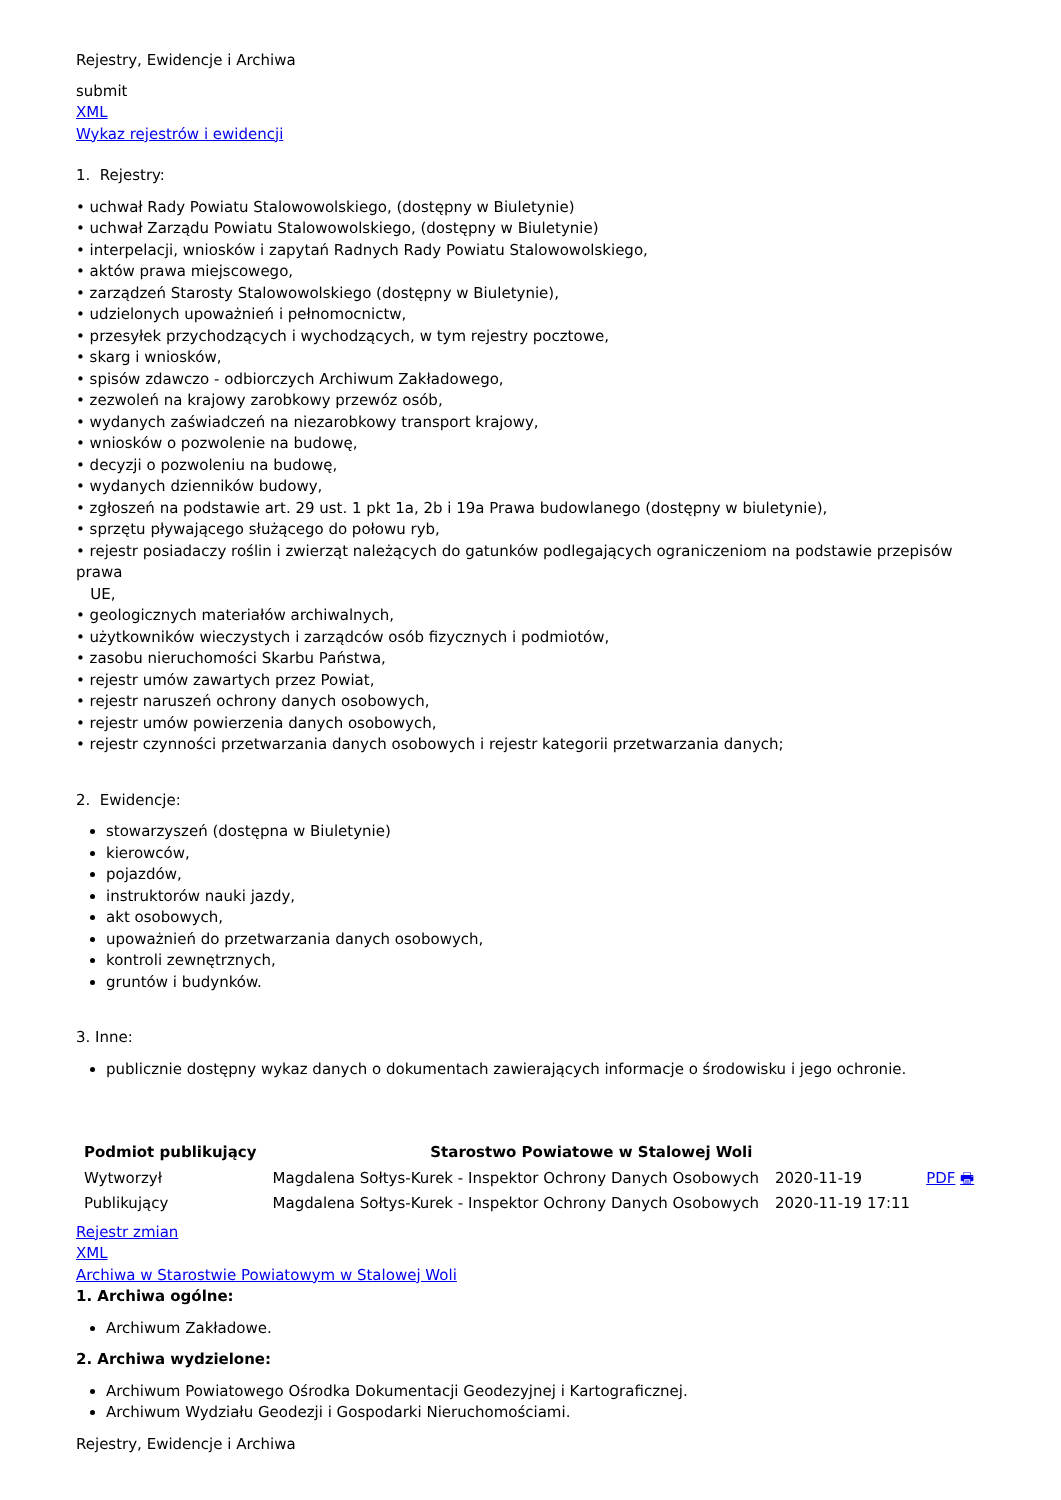Rejestry, Ewidencje i Archiwa
submit
XML
Wykaz rejestrów i ewidencji
1. Rejestry:
• uchwał Rady Powiatu Stalowowolskiego, (dostępny w Biuletynie)
• uchwał Zarządu Powiatu Stalowowolskiego, (dostępny w Biuletynie)
• interpelacji, wniosków i zapytań Radnych Rady Powiatu Stalowowolskiego,
• aktów prawa miejscowego,
• zarządzeń Starosty Stalowowolskiego (dostępny w Biuletynie),
• udzielonych upoważnień i pełnomocnictw,
• przesyłek przychodzących i wychodzących, w tym rejestry pocztowe,
• skarg i wniosków,
• spisów zdawczo - odbiorczych Archiwum Zakładowego,
• zezwoleń na krajowy zarobkowy przewóz osób,
• wydanych zaświadczeń na niezarobkowy transport krajowy,
• wniosków o pozwolenie na budowę,
• decyzji o pozwoleniu na budowę,
• wydanych dzienników budowy,
• zgłoszeń na podstawie art. 29 ust. 1 pkt 1a, 2b i 19a Prawa budowlanego (dostępny w biuletynie),
• sprzętu pływającego służącego do połowu ryb,
• rejestr posiadaczy roślin i zwierząt należących do gatunków podlegających ograniczeniom na podstawie przepisów prawa
UE,
• geologicznych materiałów archiwalnych,
• użytkowników wieczystych i zarządców osób fizycznych i podmiotów,
• zasobu nieruchomości Skarbu Państwa,
• rejestr umów zawartych przez Powiat,
• rejestr naruszeń ochrony danych osobowych,
• rejestr umów powierzenia danych osobowych,
• rejestr czynności przetwarzania danych osobowych i rejestr kategorii przetwarzania danych;
2. Ewidencje:
stowarzyszeń (dostępna w Biuletynie)
kierowców,
pojazdów,
instruktorów nauki jazdy,
akt osobowych,
upoważnień do przetwarzania danych osobowych,
kontroli zewnętrznych,
gruntów i budynków.
3. Inne:
publicznie dostępny wykaz danych o dokumentach zawierających informacje o środowisku i jego ochronie.
| Podmiot publikujący | Starostwo Powiatowe w Stalowej Woli | | |
| --- | --- | --- | --- |
| Wytworzył | Magdalena Sołtys-Kurek - Inspektor Ochrony Danych Osobowych | 2020-11-19 | PDF 🖶 |
| Publikujący | Magdalena Sołtys-Kurek - Inspektor Ochrony Danych Osobowych | 2020-11-19 17:11 | |
Rejestr zmian
XML
Archiwa w Starostwie Powiatowym w Stalowej Woli
1. Archiwa ogólne:
Archiwum Zakładowe.
2. Archiwa wydzielone:
Archiwum Powiatowego Ośrodka Dokumentacji Geodezyjnej i Kartograficznej.
Archiwum Wydziału Geodezji i Gospodarki Nieruchomościami.
Rejestry, Ewidencje i Archiwa